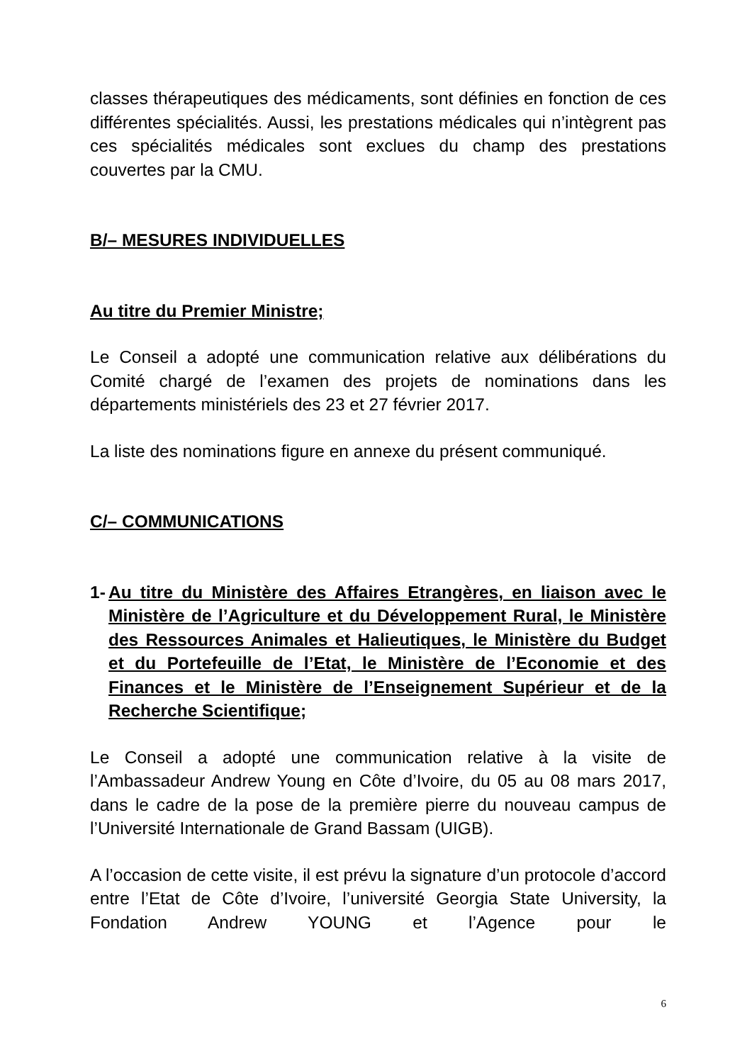classes thérapeutiques des médicaments, sont définies en fonction de ces différentes spécialités. Aussi, les prestations médicales qui n’intègrent pas ces spécialités médicales sont exclues du champ des prestations couvertes par la CMU.
B/– MESURES INDIVIDUELLES
Au titre du Premier Ministre;
Le Conseil a adopté une communication relative aux délibérations du Comité chargé de l’examen des projets de nominations dans les départements ministériels des 23 et 27 février 2017.
La liste des nominations figure en annexe du présent communiqué.
C/– COMMUNICATIONS
1- Au titre du Ministère des Affaires Etrangères, en liaison avec le Ministère de l’Agriculture et du Développement Rural, le Ministère des Ressources Animales et Halieutiques, le Ministère du Budget et du Portefeuille de l’Etat, le Ministère de l’Economie et des Finances et le Ministère de l’Enseignement Supérieur et de la Recherche Scientifique;
Le Conseil a adopté une communication relative à la visite de l’Ambassadeur Andrew Young en Côte d’Ivoire, du 05 au 08 mars 2017, dans le cadre de la pose de la première pierre du nouveau campus de l’Université Internationale de Grand Bassam (UIGB).
A l’occasion de cette visite, il est prévu la signature d’un protocole d’accord entre l’Etat de Côte d’Ivoire, l’université Georgia State University, la Fondation Andrew YOUNG et l’Agence pour le
6